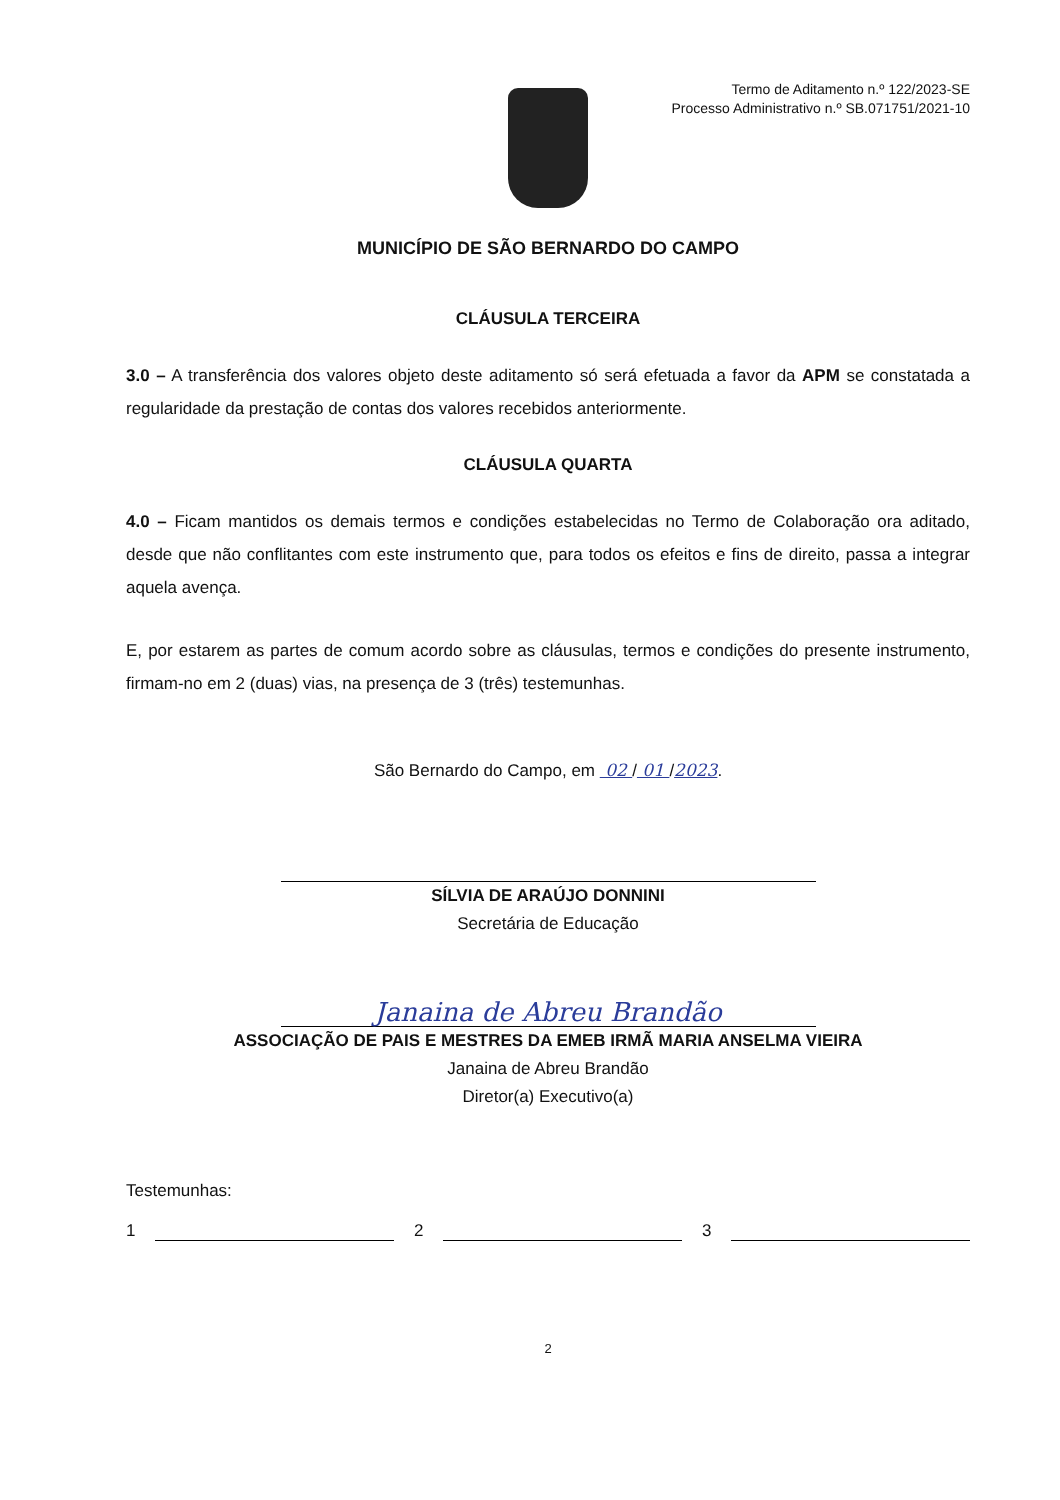Termo de Aditamento n.º 122/2023-SE
Processo Administrativo n.º SB.071751/2021-10
MUNICÍPIO DE SÃO BERNARDO DO CAMPO
CLÁUSULA TERCEIRA
3.0 – A transferência dos valores objeto deste aditamento só será efetuada a favor da APM se constatada a regularidade da prestação de contas dos valores recebidos anteriormente.
CLÁUSULA QUARTA
4.0 – Ficam mantidos os demais termos e condições estabelecidas no Termo de Colaboração ora aditado, desde que não conflitantes com este instrumento que, para todos os efeitos e fins de direito, passa a integrar aquela avença.
E, por estarem as partes de comum acordo sobre as cláusulas, termos e condições do presente instrumento, firmam-no em 2 (duas) vias, na presença de 3 (três) testemunhas.
São Bernardo do Campo, em 02 / 01 /2023.
SÍLVIA DE ARAÚJO DONNINI
Secretária de Educação
Janaina de Abreu Brandão
ASSOCIAÇÃO DE PAIS E MESTRES DA EMEB IRMÃ MARIA ANSELMA VIEIRA
Janaina de Abreu Brandão
Diretor(a) Executivo(a)
Testemunhas:
1 2 3
2